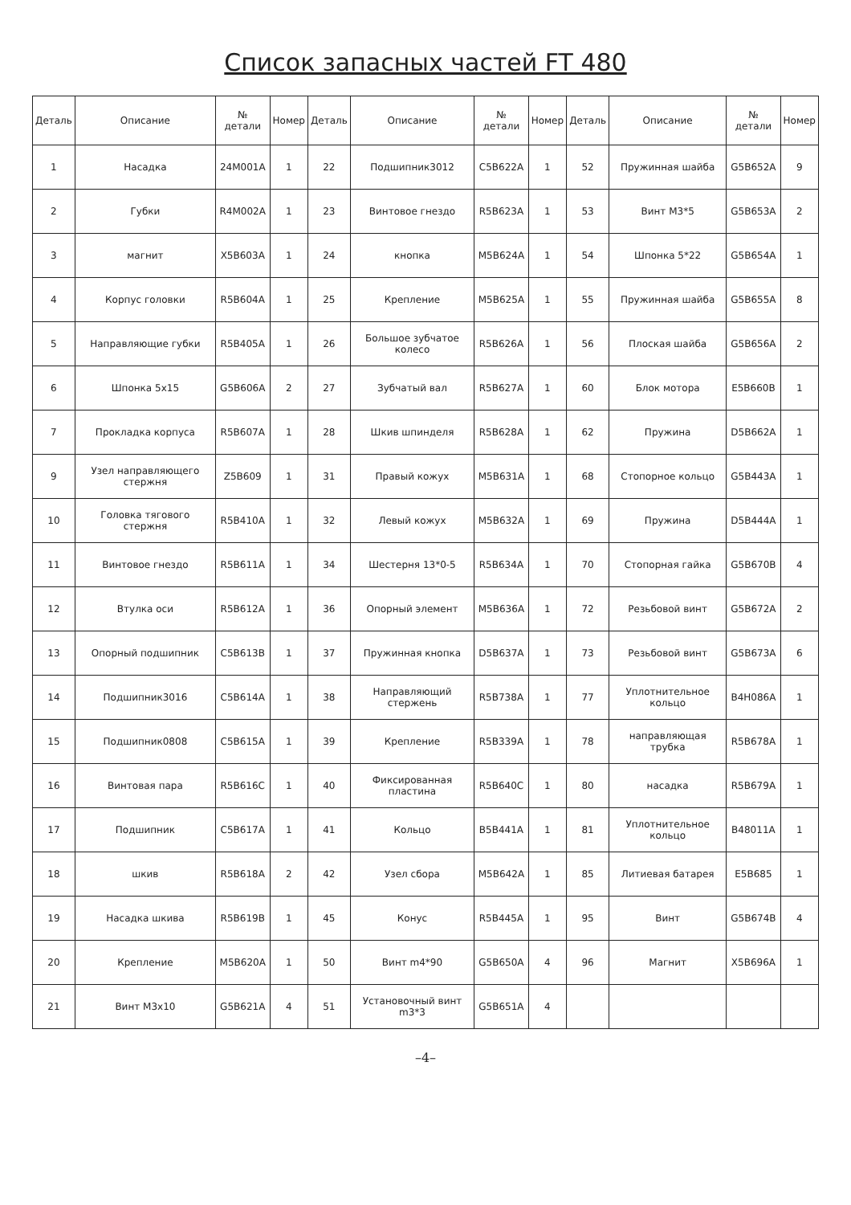Список запасных частей FT 480
| Деталь | Описание | № детали | Номер | Деталь | Описание | № детали | Номер | Деталь | Описание | № детали | Номер |
| --- | --- | --- | --- | --- | --- | --- | --- | --- | --- | --- | --- |
| 1 | Насадка | 24M001A | 1 | 22 | Подшипник3012 | C5B622A | 1 | 52 | Пружинная шайба | G5B652A | 9 |
| 2 | Губки | R4M002A | 1 | 23 | Винтовое гнездо | R5B623A | 1 | 53 | Винт M3*5 | G5B653A | 2 |
| 3 | магнит | X5B603A | 1 | 24 | кнопка | M5B624A | 1 | 54 | Шпонка 5*22 | G5B654A | 1 |
| 4 | Корпус головки | R5B604A | 1 | 25 | Крепление | M5B625A | 1 | 55 | Пружинная шайба | G5B655A | 8 |
| 5 | Направляющие губки | R5B405A | 1 | 26 | Большое зубчатое колесо | R5B626A | 1 | 56 | Плоская шайба | G5B656A | 2 |
| 6 | Шпонка 5x15 | G5B606A | 2 | 27 | Зубчатый вал | R5B627A | 1 | 60 | Блок мотора | E5B660B | 1 |
| 7 | Прокладка корпуса | R5B607A | 1 | 28 | Шкив шпинделя | R5B628A | 1 | 62 | Пружина | D5B662A | 1 |
| 9 | Узел направляющего стержня | Z5B609 | 1 | 31 | Правый кожух | M5B631A | 1 | 68 | Стопорное кольцо | G5B443A | 1 |
| 10 | Головка тягового стержня | R5B410A | 1 | 32 | Левый кожух | M5B632A | 1 | 69 | Пружина | D5B444A | 1 |
| 11 | Винтовое гнездо | R5B611A | 1 | 34 | Шестерня 13*0-5 | R5B634A | 1 | 70 | Стопорная гайка | G5B670B | 4 |
| 12 | Втулка оси | R5B612A | 1 | 36 | Опорный элемент | M5B636A | 1 | 72 | Резьбовой винт | G5B672A | 2 |
| 13 | Опорный подшипник | C5B613B | 1 | 37 | Пружинная кнопка | D5B637A | 1 | 73 | Резьбовой винт | G5B673A | 6 |
| 14 | Подшипник3016 | C5B614A | 1 | 38 | Направляющий стержень | R5B738A | 1 | 77 | Уплотнительное кольцо | B4H086A | 1 |
| 15 | Подшипник0808 | C5B615A | 1 | 39 | Крепление | R5B339A | 1 | 78 | направляющая трубка | R5B678A | 1 |
| 16 | Винтовая пара | R5B616C | 1 | 40 | Фиксированная пластина | R5B640C | 1 | 80 | насадка | R5B679A | 1 |
| 17 | Подшипник | C5B617A | 1 | 41 | Кольцо | B5B441A | 1 | 81 | Уплотнительное кольцо | B48011A | 1 |
| 18 | шкив | R5B618A | 2 | 42 | Узел сбора | M5B642A | 1 | 85 | Литиевая батарея | E5B685 | 1 |
| 19 | Насадка шкива | R5B619B | 1 | 45 | Конус | R5B445A | 1 | 95 | Винт | G5B674B | 4 |
| 20 | Крепление | M5B620A | 1 | 50 | Винт m4*90 | G5B650A | 4 | 96 | Магнит | X5B696A | 1 |
| 21 | Винт M3x10 | G5B621A | 4 | 51 | Установочный винт m3*3 | G5B651A | 4 | | | | |
–4–